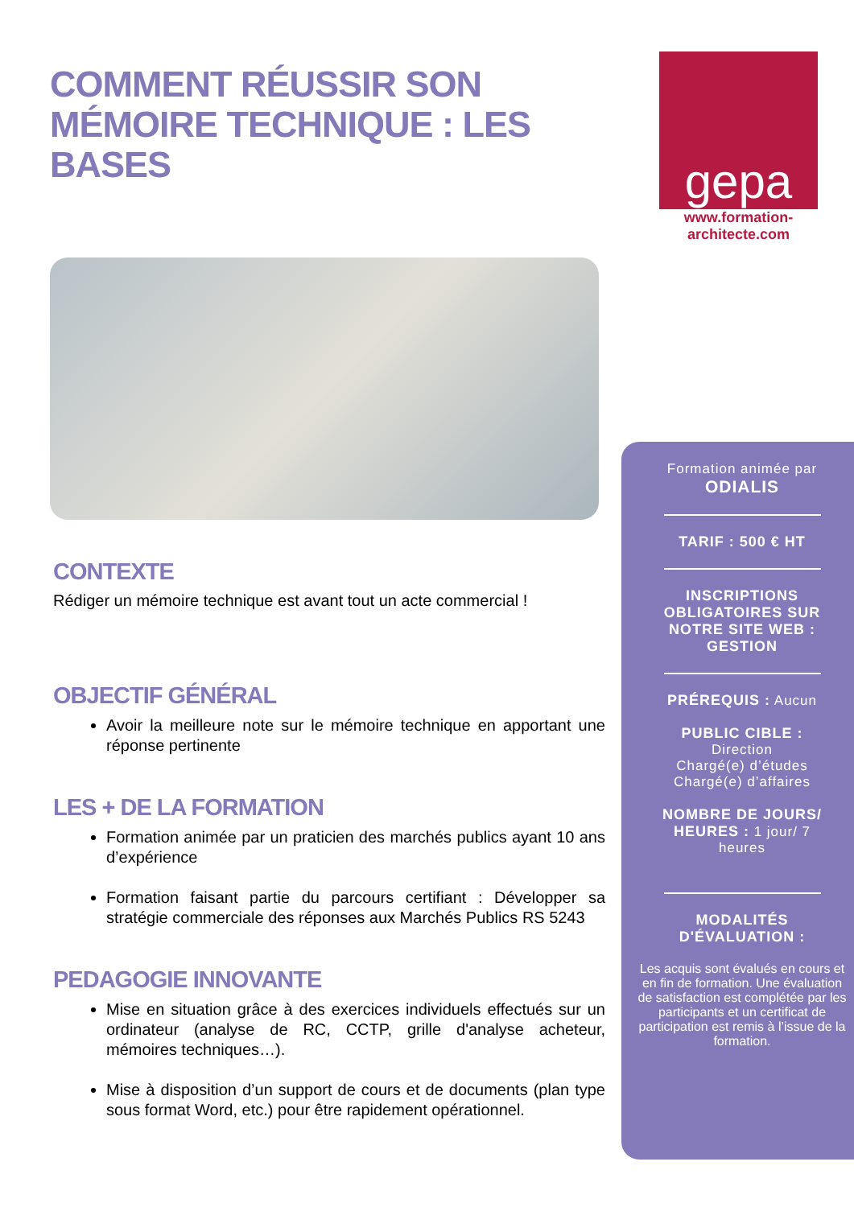COMMENT RÉUSSIR SON
MÉMOIRE TECHNIQUE : LES BASES
CONTEXTE
Rédiger un mémoire technique est avant tout un acte commercial !
OBJECTIF GÉNÉRAL
Avoir la meilleure note sur le mémoire technique en apportant une réponse pertinente
LES + DE LA FORMATION
Formation animée par un praticien des marchés publics ayant 10 ans d’expérience
Formation faisant partie du parcours certifiant : Développer sa stratégie commerciale des réponses aux Marchés Publics RS 5243
PEDAGOGIE INNOVANTE
Mise en situation grâce à des exercices individuels effectués sur un ordinateur (analyse de RC, CCTP, grille d'analyse acheteur, mémoires techniques…).
Mise à disposition d’un support de cours et de documents (plan type sous format Word, etc.) pour être rapidement opérationnel.
gepa
www.formation-architecte.com
Formation animée par
ODIALIS
TARIF : 500 € HT
INSCRIPTIONS
OBLIGATOIRES SUR
NOTRE SITE WEB :
GESTION
PRÉREQUIS : Aucun
PUBLIC CIBLE :
Direction
Chargé(e) d’études
Chargé(e) d’affaires
NOMBRE DE JOURS/
HEURES : 1 jour/ 7
heures
MODALITÉS
D'ÉVALUATION :
Les acquis sont évalués en cours et en fin de formation. Une évaluation de satisfaction est complétée par les participants et un certificat de participation est remis à l’issue de la formation.